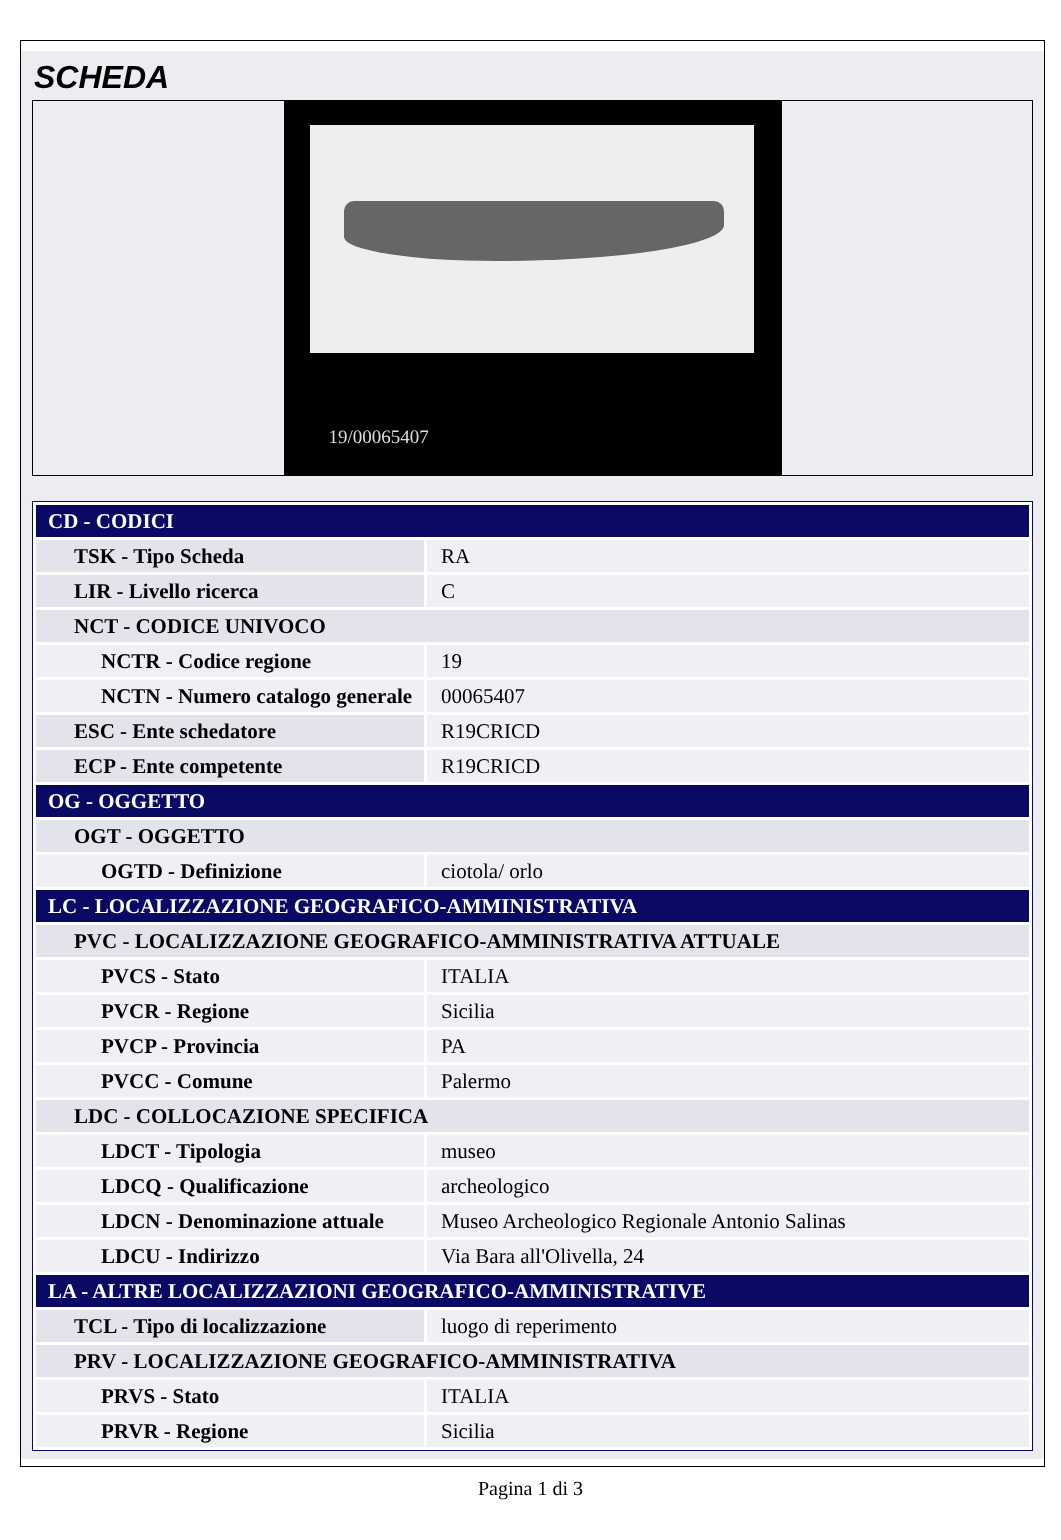SCHEDA
19/00065407
| CD - CODICI | |
| TSK - Tipo Scheda | RA |
| LIR - Livello ricerca | C |
| NCT - CODICE UNIVOCO | |
| NCTR - Codice regione | 19 |
| NCTN - Numero catalogo generale | 00065407 |
| ESC - Ente schedatore | R19CRICD |
| ECP - Ente competente | R19CRICD |
| OG - OGGETTO | |
| OGT - OGGETTO | |
| OGTD - Definizione | ciotola/ orlo |
| LC - LOCALIZZAZIONE GEOGRAFICO-AMMINISTRATIVA | |
| PVC - LOCALIZZAZIONE GEOGRAFICO-AMMINISTRATIVA ATTUALE | |
| PVCS - Stato | ITALIA |
| PVCR - Regione | Sicilia |
| PVCP - Provincia | PA |
| PVCC - Comune | Palermo |
| LDC - COLLOCAZIONE SPECIFICA | |
| LDCT - Tipologia | museo |
| LDCQ - Qualificazione | archeologico |
| LDCN - Denominazione attuale | Museo Archeologico Regionale Antonio Salinas |
| LDCU - Indirizzo | Via Bara all'Olivella, 24 |
| LA - ALTRE LOCALIZZAZIONI GEOGRAFICO-AMMINISTRATIVE | |
| TCL - Tipo di localizzazione | luogo di reperimento |
| PRV - LOCALIZZAZIONE GEOGRAFICO-AMMINISTRATIVA | |
| PRVS - Stato | ITALIA |
| PRVR - Regione | Sicilia |
Pagina 1 di 3